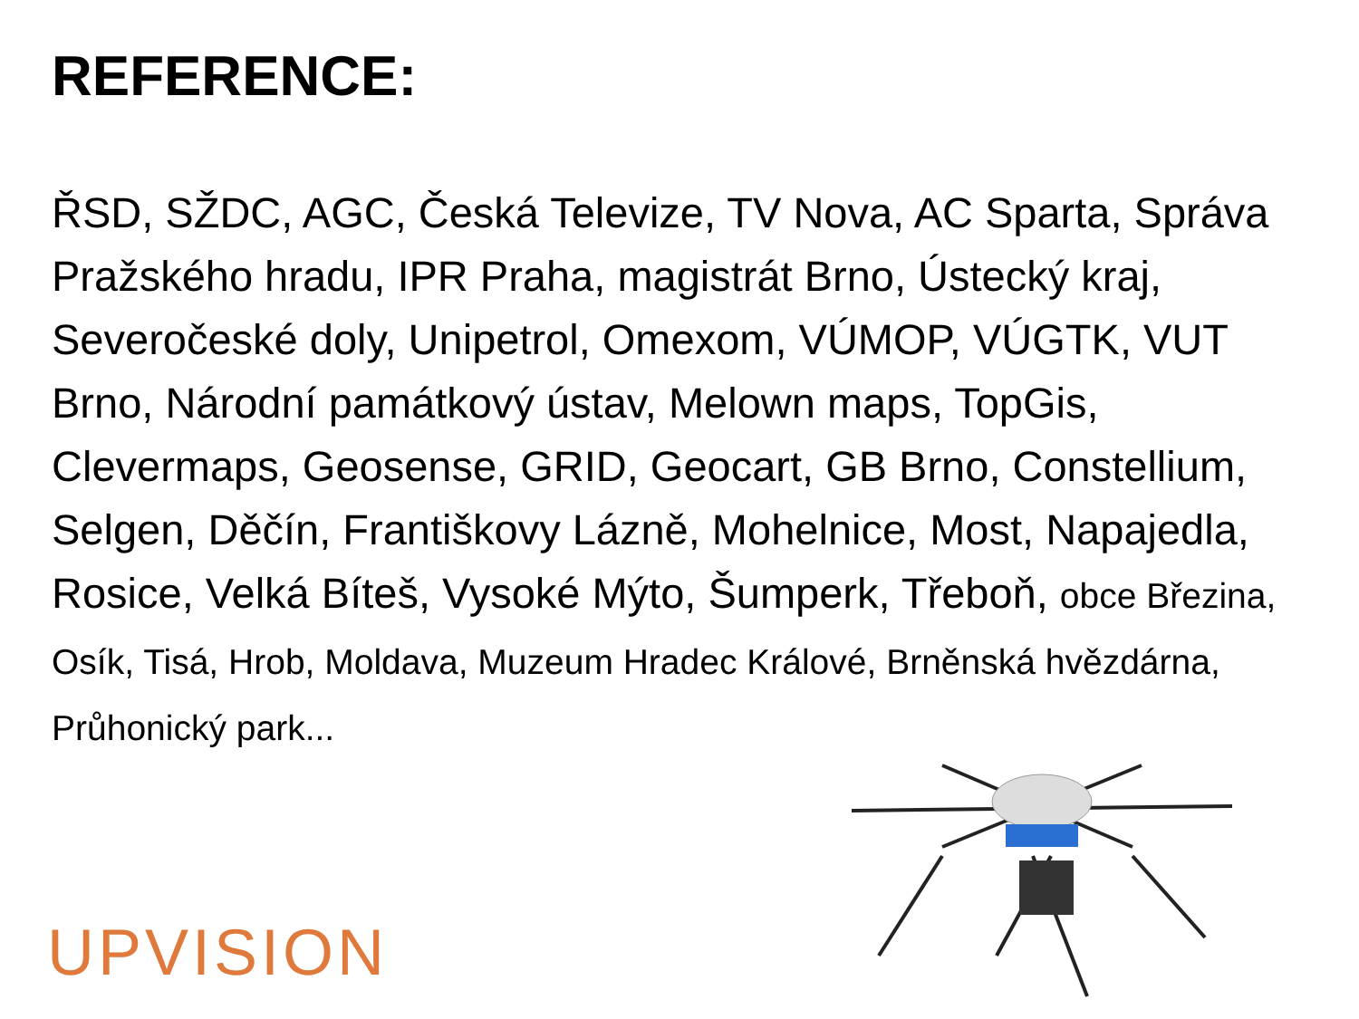REFERENCE:
ŘSD, SŽDC, AGC, Česká Televize, TV Nova, AC Sparta, Správa Pražského hradu, IPR Praha, magistrát Brno, Ústecký kraj, Severočeské doly, Unipetrol, Omexom, VÚMOP, VÚGTK, VUT Brno, Národní památkový ústav, Melown maps, TopGis, Clevermaps, Geosense, GRID, Geocart, GB Brno, Constellium, Selgen, Děčín, Františkovy Lázně, Mohelnice, Most, Napajedla, Rosice, Velká Bíteš, Vysoké Mýto, Šumperk, Třeboň, obce Březina, Osík, Tisá, Hrob, Moldava, Muzeum Hradec Králové, Brněnská hvězdárna, Průhonický park...
UPVISION